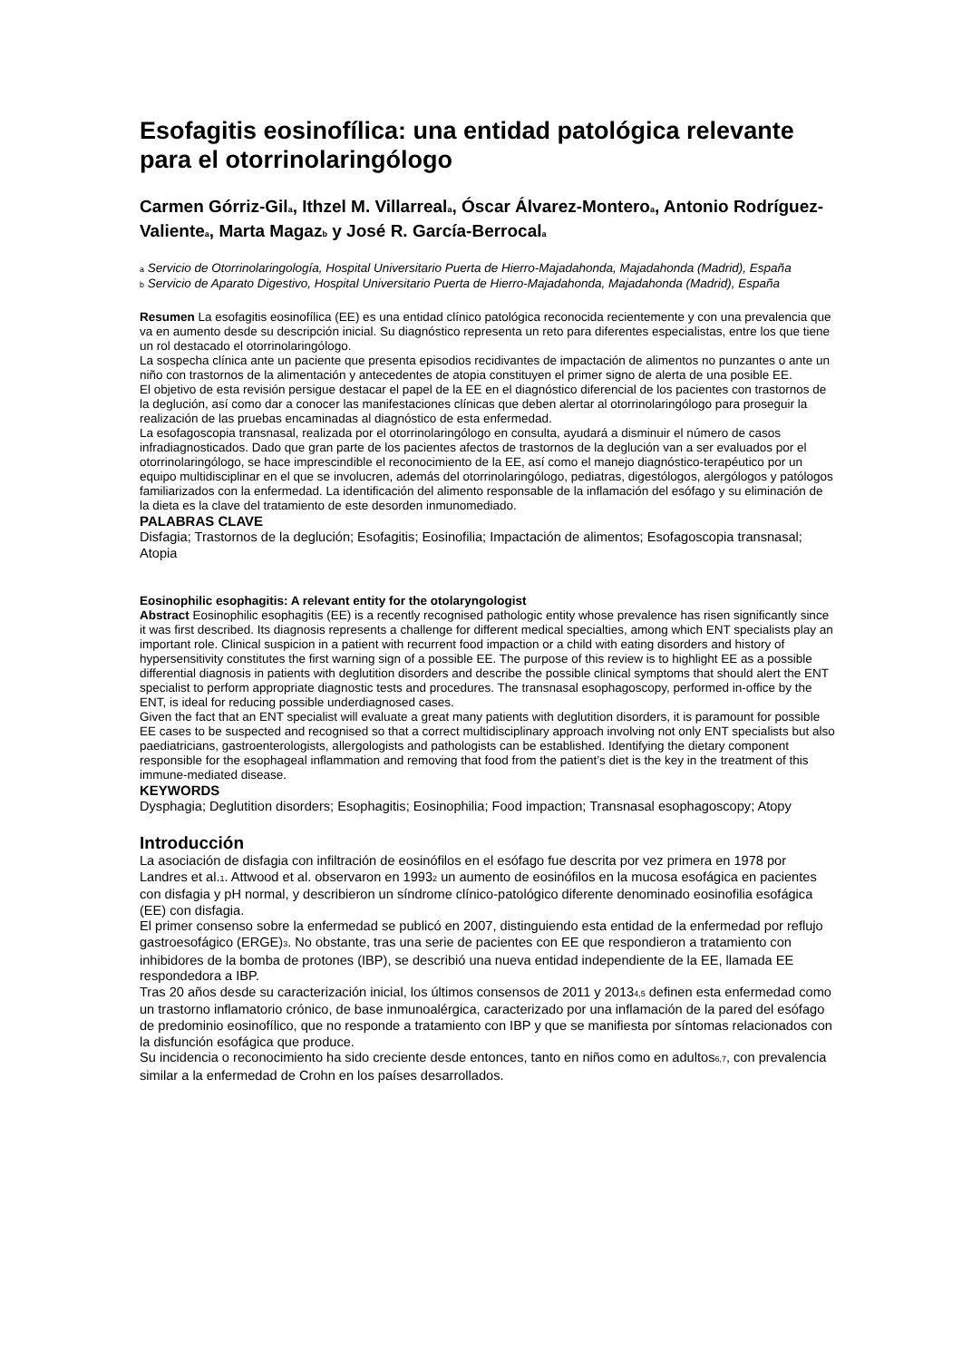Esofagitis eosinofílica: una entidad patológica relevante para el otorrinolaringólogo
Carmen Górriz-Gil<sub>a</sub>, Ithzel M. Villarreal<sub>a</sub>, Óscar Álvarez-Montero<sub>a</sub>, Antonio Rodríguez-Valiente<sub>a</sub>, Marta Magaz<sub>b</sub> y José R. García-Berrocal<sub>a</sub>
a Servicio de Otorrinolaringología, Hospital Universitario Puerta de Hierro-Majadahonda, Majadahonda (Madrid), España
b Servicio de Aparato Digestivo, Hospital Universitario Puerta de Hierro-Majadahonda, Majadahonda (Madrid), España
Resumen La esofagitis eosinofílica (EE) es una entidad clínico patológica reconocida recientemente y con una prevalencia que va en aumento desde su descripción inicial. Su diagnóstico representa un reto para diferentes especialistas, entre los que tiene un rol destacado el otorrinolaringólogo.
La sospecha clínica ante un paciente que presenta episodios recidivantes de impactación de alimentos no punzantes o ante un niño con trastornos de la alimentación y antecedentes de atopia constituyen el primer signo de alerta de una posible EE.
El objetivo de esta revisión persigue destacar el papel de la EE en el diagnóstico diferencial de los pacientes con trastornos de la deglución, así como dar a conocer las manifestaciones clínicas que deben alertar al otorrinolaringólogo para proseguir la realización de las pruebas encaminadas al diagnóstico de esta enfermedad.
La esofagoscopia transnasal, realizada por el otorrinolaringólogo en consulta, ayudará a disminuir el número de casos infradiagnosticados. Dado que gran parte de los pacientes afectos de trastornos de la deglución van a ser evaluados por el otorrinolaringólogo, se hace imprescindible el reconocimiento de la EE, así como el manejo diagnóstico-terapéutico por un equipo multidisciplinar en el que se involucren, además del otorrinolaringólogo, pediatras, digestólogos, alergólogos y patólogos familiarizados con la enfermedad. La identificación del alimento responsable de la inflamación del esófago y su eliminación de la dieta es la clave del tratamiento de este desorden inmunomediado.
PALABRAS CLAVE
Disfagia; Trastornos de la deglución; Esofagitis; Eosinofilia; Impactación de alimentos; Esofagoscopia transnasal; Atopia
Eosinophilic esophagitis: A relevant entity for the otolaryngologist
Abstract Eosinophilic esophagitis (EE) is a recently recognised pathologic entity whose prevalence has risen significantly since it was first described. Its diagnosis represents a challenge for different medical specialties, among which ENT specialists play an important role. Clinical suspicion in a patient with recurrent food impaction or a child with eating disorders and history of hypersensitivity constitutes the first warning sign of a possible EE. The purpose of this review is to highlight EE as a possible differential diagnosis in patients with deglutition disorders and describe the possible clinical symptoms that should alert the ENT specialist to perform appropriate diagnostic tests and procedures. The transnasal esophagoscopy, performed in-office by the ENT, is ideal for reducing possible underdiagnosed cases.
Given the fact that an ENT specialist will evaluate a great many patients with deglutition disorders, it is paramount for possible EE cases to be suspected and recognised so that a correct multidisciplinary approach involving not only ENT specialists but also paediatricians, gastroenterologists, allergologists and pathologists can be established. Identifying the dietary component responsible for the esophageal inflammation and removing that food from the patient’s diet is the key in the treatment of this immune-mediated disease.
KEYWORDS
Dysphagia; Deglutition disorders; Esophagitis; Eosinophilia; Food impaction; Transnasal esophagoscopy; Atopy
Introducción
La asociación de disfagia con infiltración de eosinófilos en el esófago fue descrita por vez primera en 1978 por Landres et al.<sub>1</sub>. Attwood et al. observaron en 1993<sub>2</sub> un aumento de eosinófilos en la mucosa esofágica en pacientes con disfagia y pH normal, y describieron un síndrome clínico-patológico diferente denominado eosinofilia esofágica (EE) con disfagia.
El primer consenso sobre la enfermedad se publicó en 2007, distinguiendo esta entidad de la enfermedad por reflujo gastroesofágico (ERGE)<sub>3</sub>. No obstante, tras una serie de pacientes con EE que respondieron a tratamiento con inhibidores de la bomba de protones (IBP), se describió una nueva entidad independiente de la EE, llamada EE respondedora a IBP.
Tras 20 años desde su caracterización inicial, los últimos consensos de 2011 y 2013<sub>4,5</sub> definen esta enfermedad como un trastorno inflamatorio crónico, de base inmunoalérgica, caracterizado por una inflamación de la pared del esófago de predominio eosinofílico, que no responde a tratamiento con IBP y que se manifiesta por síntomas relacionados con la disfunción esofágica que produce.
Su incidencia o reconocimiento ha sido creciente desde entonces, tanto en niños como en adultos<sub>6,7</sub>, con prevalencia similar a la enfermedad de Crohn en los países desarrollados.